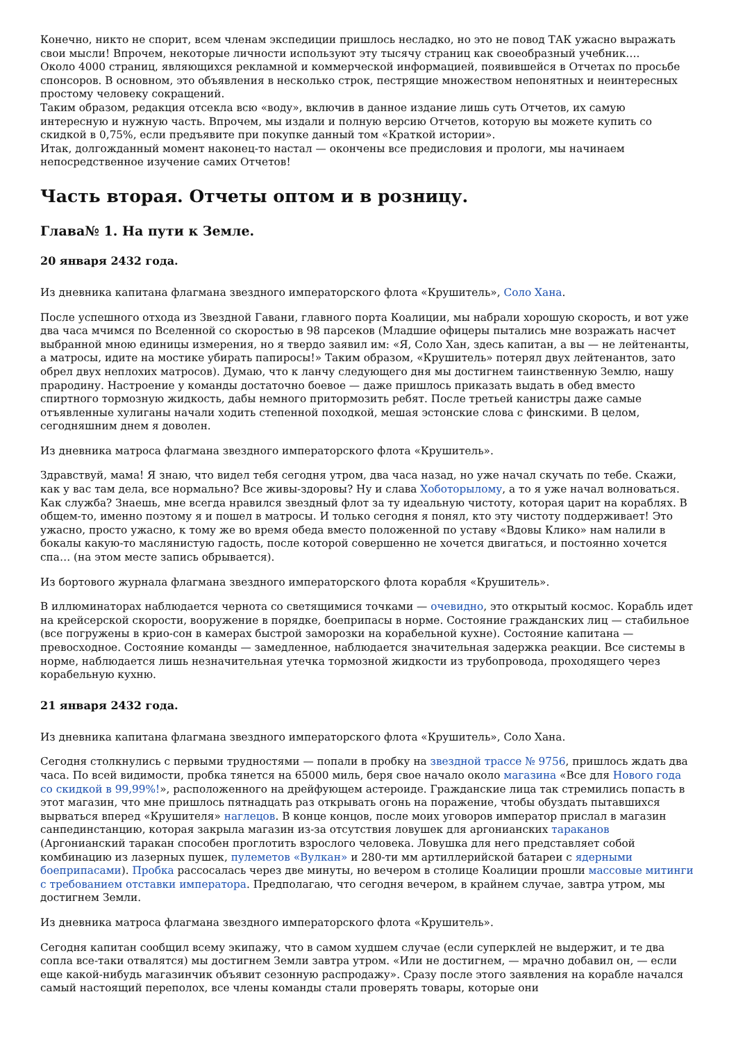Конечно, никто не спорит, всем членам экспедиции пришлось несладко, но это не повод ТАК ужасно выражать свои мысли! Впрочем, некоторые личности используют эту тысячу страниц как своеобразный учебник….
Около 4000 страниц, являющихся рекламной и коммерческой информацией, появившейся в Отчетах по просьбе спонсоров. В основном, это объявления в несколько строк, пестрящие множеством непонятных и неинтересных простому человеку сокращений.
Таким образом, редакция отсекла всю «воду», включив в данное издание лишь суть Отчетов, их самую интересную и нужную часть. Впрочем, мы издали и полную версию Отчетов, которую вы можете купить со скидкой в 0,75%, если предъявите при покупке данный том «Краткой истории».
Итак, долгожданный момент наконец-то настал — окончены все предисловия и прологи, мы начинаем непосредственное изучение самих Отчетов!
Часть вторая. Отчеты оптом и в розницу.
Глава№ 1. На пути к Земле.
20 января 2432 года.
Из дневника капитана флагмана звездного императорского флота «Крушитель», Соло Хана.
После успешного отхода из Звездной Гавани, главного порта Коалиции, мы набрали хорошую скорость, и вот уже два часа мчимся по Вселенной со скоростью в 98 парсеков (Младшие офицеры пытались мне возражать насчет выбранной мною единицы измерения, но я твердо заявил им: «Я, Соло Хан, здесь капитан, а вы — не лейтенанты, а матросы, идите на мостике убирать папиросы!» Таким образом, «Крушитель» потерял двух лейтенантов, зато обрел двух неплохих матросов). Думаю, что к ланчу следующего дня мы достигнем таинственную Землю, нашу прародину. Настроение у команды достаточно боевое — даже пришлось приказать выдать в обед вместо спиртного тормозную жидкость, дабы немного притормозить ребят. После третьей канистры даже самые отъявленные хулиганы начали ходить степенной походкой, мешая эстонские слова с финскими. В целом, сегодняшним днем я доволен.
Из дневника матроса флагмана звездного императорского флота «Крушитель».
Здравствуй, мама! Я знаю, что видел тебя сегодня утром, два часа назад, но уже начал скучать по тебе. Скажи, как у вас там дела, все нормально? Все живы-здоровы? Ну и слава Хоботорылому, а то я уже начал волноваться. Как служба? Знаешь, мне всегда нравился звездный флот за ту идеальную чистоту, которая царит на кораблях. В общем-то, именно поэтому я и пошел в матросы. И только сегодня я понял, кто эту чистоту поддерживает! Это ужасно, просто ужасно, к тому же во время обеда вместо положенной по уставу «Вдовы Клико» нам налили в бокалы какую-то маслянистую гадость, после которой совершенно не хочется двигаться, и постоянно хочется спа… (на этом месте запись обрывается).
Из бортового журнала флагмана звездного императорского флота корабля «Крушитель».
В иллюминаторах наблюдается чернота со светящимися точками — очевидно, это открытый космос. Корабль идет на крейсерской скорости, вооружение в порядке, боеприпасы в норме. Состояние гражданских лиц — стабильное (все погружены в крио-сон в камерах быстрой заморозки на корабельной кухне). Состояние капитана — превосходное. Состояние команды — замедленное, наблюдается значительная задержка реакции. Все системы в норме, наблюдается лишь незначительная утечка тормозной жидкости из трубопровода, проходящего через корабельную кухню.
21 января 2432 года.
Из дневника капитана флагмана звездного императорского флота «Крушитель», Соло Хана.
Сегодня столкнулись с первыми трудностями — попали в пробку на звездной трассе № 9756, пришлось ждать два часа. По всей видимости, пробка тянется на 65000 миль, беря свое начало около магазина «Все для Нового года со скидкой в 99,99%!», расположенного на дрейфующем астероиде. Гражданские лица так стремились попасть в этот магазин, что мне пришлось пятнадцать раз открывать огонь на поражение, чтобы обуздать пытавшихся вырваться вперед «Крушителя» наглецов. В конце концов, после моих уговоров император прислал в магазин санпединстанцию, которая закрыла магазин из-за отсутствия ловушек для аргонианских тараканов (Аргонианский таракан способен проглотить взрослого человека. Ловушка для него представляет собой комбинацию из лазерных пушек, пулеметов «Вулкан» и 280-ти мм артиллерийской батареи с ядерными боеприпасами). Пробка рассосалась через две минуты, но вечером в столице Коалиции прошли массовые митинги с требованием отставки императора. Предполагаю, что сегодня вечером, в крайнем случае, завтра утром, мы достигнем Земли.
Из дневника матроса флагмана звездного императорского флота «Крушитель».
Сегодня капитан сообщил всему экипажу, что в самом худшем случае (если суперклей не выдержит, и те два сопла все-таки отвалятся) мы достигнем Земли завтра утром. «Или не достигнем, — мрачно добавил он, — если еще какой-нибудь магазинчик объявит сезонную распродажу». Сразу после этого заявления на корабле начался самый настоящий переполох, все члены команды стали проверять товары, которые они